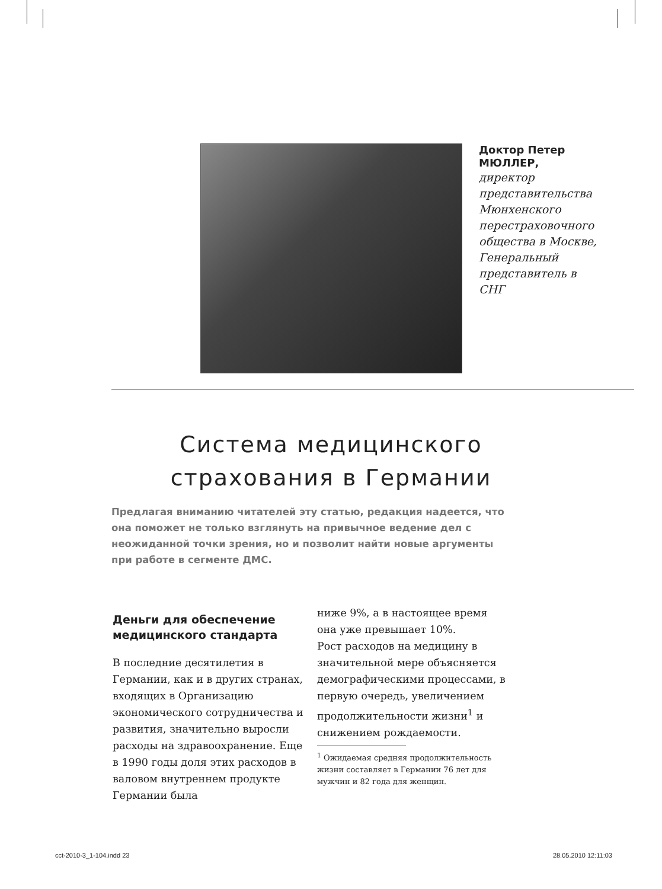Доктор Петер МЮЛЛЕР,
директор представительства Мюнхенского перестраховочного общества в Москве, Генеральный представитель в СНГ
Система медицинского
страхования в Германии
Предлагая вниманию читателей эту статью, редакция надеется, что она поможет не только взглянуть на привычное ведение дел с неожиданной точки зрения, но и позволит найти новые аргументы при работе в сегменте ДМС.
Деньги для обеспечение медицинского стандарта
В последние десятилетия в Германии, как и в других странах, входящих в Организацию экономического сотрудничества и развития, значительно выросли расходы на здравоохранение. Еще в 1990 годы доля этих расходов в валовом внутреннем продукте Германии была
ниже 9%, а в настоящее время она уже превышает 10%.
Рост расходов на медицину в значительной мере объясняется демографическими процессами, в первую очередь, увеличением продолжительности жизни<sup>1</sup> и снижением рождаемости.
<sup>1</sup> Ожидаемая средняя продолжительность жизни составляет в Германии 76 лет для мужчин и 82 года для женщин.
cct-2010-3_1-104.indd 23 28.05.2010 12:11:03